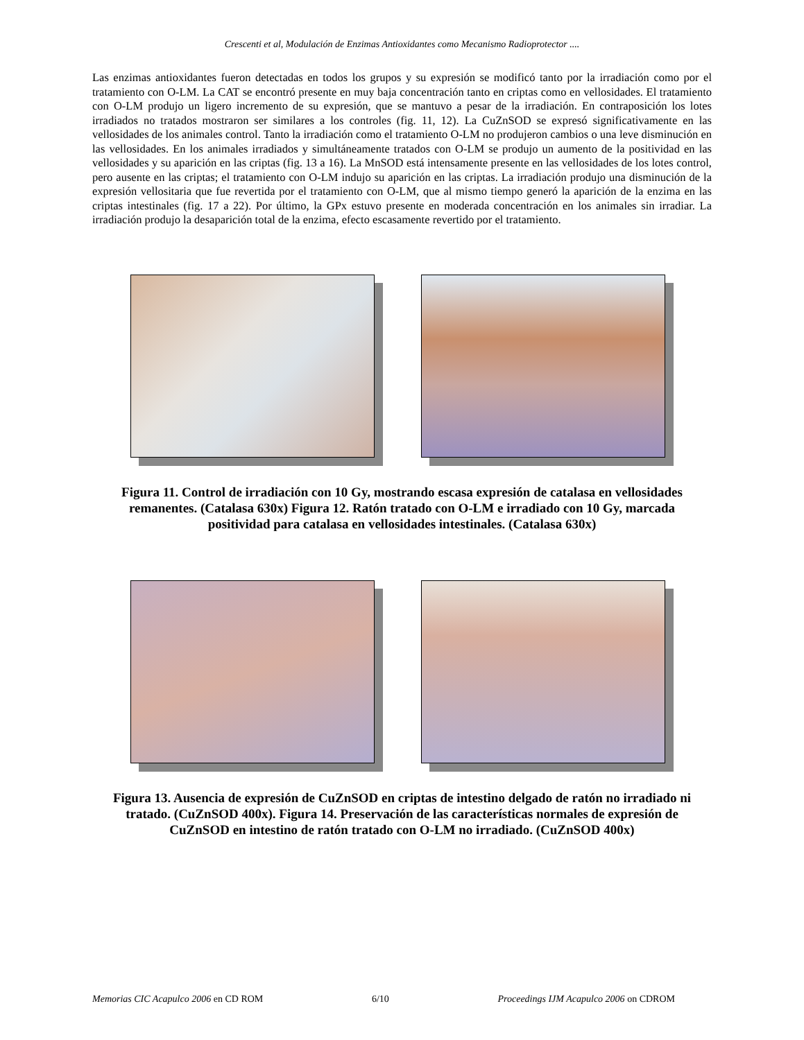Crescenti et al, Modulación de Enzimas Antioxidantes como Mecanismo Radioprotector ....
Las enzimas antioxidantes fueron detectadas en todos los grupos y su expresión se modificó tanto por la irradiación como por el tratamiento con O-LM. La CAT se encontró presente en muy baja concentración tanto en criptas como en vellosidades. El tratamiento con O-LM produjo un ligero incremento de su expresión, que se mantuvo a pesar de la irradiación. En contraposición los lotes irradiados no tratados mostraron ser similares a los controles (fig. 11, 12). La CuZnSOD se expresó significativamente en las vellosidades de los animales control. Tanto la irradiación como el tratamiento O-LM no produjeron cambios o una leve disminución en las vellosidades. En los animales irradiados y simultáneamente tratados con O-LM se produjo un aumento de la positividad en las vellosidades y su aparición en las criptas (fig. 13 a 16). La MnSOD está intensamente presente en las vellosidades de los lotes control, pero ausente en las criptas; el tratamiento con O-LM indujo su aparición en las criptas. La irradiación produjo una disminución de la expresión vellositaria que fue revertida por el tratamiento con O-LM, que al mismo tiempo generó la aparición de la enzima en las criptas intestinales (fig. 17 a 22). Por último, la GPx estuvo presente en moderada concentración en los animales sin irradiar. La irradiación produjo la desaparición total de la enzima, efecto escasamente revertido por el tratamiento.
Figura 11. Control de irradiación con 10 Gy, mostrando escasa expresión de catalasa en vellosidades remanentes. (Catalasa 630x) Figura 12. Ratón tratado con O-LM e irradiado con 10 Gy, marcada positividad para catalasa en vellosidades intestinales. (Catalasa 630x)
Figura 13. Ausencia de expresión de CuZnSOD en criptas de intestino delgado de ratón no irradiado ni tratado. (CuZnSOD 400x). Figura 14. Preservación de las características normales de expresión de CuZnSOD en intestino de ratón tratado con O-LM no irradiado. (CuZnSOD 400x)
Memorias CIC Acapulco 2006 en CD ROM 6/10 Proceedings IJM Acapulco 2006 on CDROM